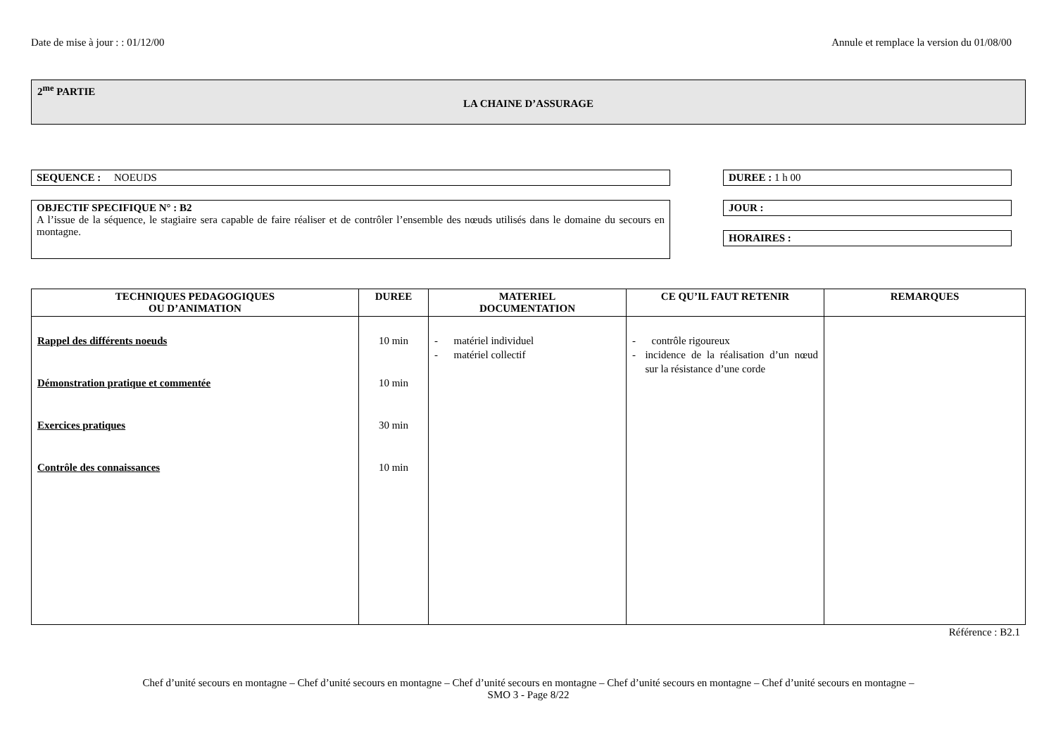Date de mise à jour : : 01/12/00 Annule et remplace la version du 01/08/00
2<sup>me</sup> PARTIE
LA CHAINE D’ASSURAGE
SEQUENCE : NOEUDS
OBJECTIF SPECIFIQUE N° : B2
A l’issue de la séquence, le stagiaire sera capable de faire réaliser et de contrôler l’ensemble des nœuds utilisés dans le domaine du secours en montagne.
DUREE : 1 h 00
JOUR :
HORAIRES :
| TECHNIQUES PEDAGOGIQUES OU D’ANIMATION | DUREE | MATERIEL DOCUMENTATION | CE QU’IL FAUT RETENIR | REMARQUES |
| --- | --- | --- | --- | --- |
| Rappel des différents noeuds Démonstration pratique et commentée Exercices pratiques Contrôle des connaissances | 10 min 10 min 30 min 10 min | - matériel individuel - matériel collectif | - contrôle rigoureux - incidence de la réalisation d’un nœud sur la résistance d’une corde | |
Référence : B2.1
Chef d’unité secours en montagne – Chef d’unité secours en montagne – Chef d’unité secours en montagne – Chef d’unité secours en montagne – Chef d’unité secours en montagne –
SMO 3 - Page 8/22